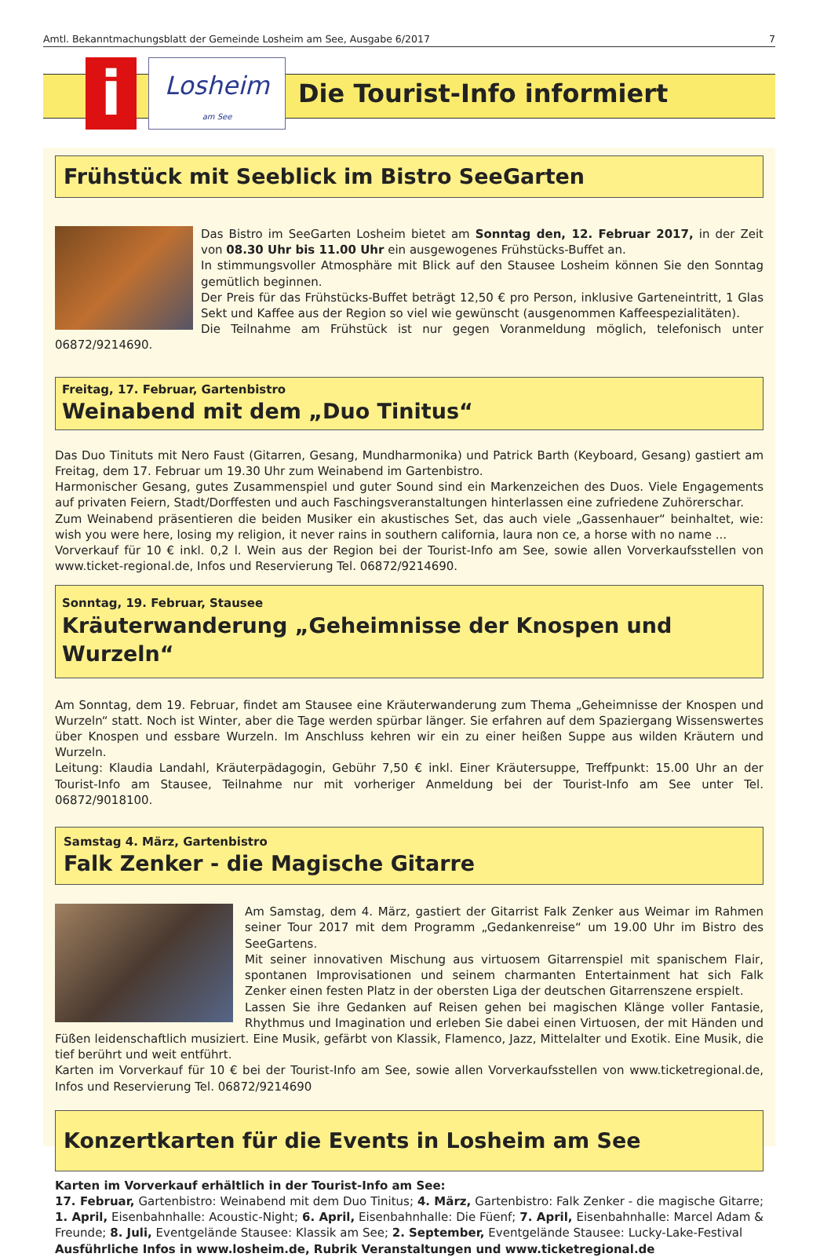Amtl. Bekanntmachungsblatt der Gemeinde Losheim am See, Ausgabe 6/2017 7
i
Losheim
am See
Die Tourist-Info informiert
Frühstück mit Seeblick im Bistro SeeGarten
Das Bistro im SeeGarten Losheim bietet am Sonntag den, 12. Februar 2017, in der Zeit von 08.30 Uhr bis 11.00 Uhr ein ausgewogenes Frühstücks-Buffet an.
In stimmungsvoller Atmosphäre mit Blick auf den Stausee Losheim können Sie den Sonntag gemütlich beginnen.
Der Preis für das Frühstücks-Buffet beträgt 12,50 € pro Person, inklusive Garteneintritt, 1 Glas Sekt und Kaffee aus der Region so viel wie gewünscht (ausgenommen Kaffeespezialitäten).
Die Teilnahme am Frühstück ist nur gegen Voranmeldung möglich, telefonisch unter 06872/9214690.
Freitag, 17. Februar, Gartenbistro
Weinabend mit dem „Duo Tinitus“
Das Duo Tinituts mit Nero Faust (Gitarren, Gesang, Mundharmonika) und Patrick Barth (Keyboard, Gesang) gastiert am Freitag, dem 17. Februar um 19.30 Uhr zum Weinabend im Gartenbistro.
Harmonischer Gesang, gutes Zusammenspiel und guter Sound sind ein Markenzeichen des Duos. Viele Engagements auf privaten Feiern, Stadt/Dorffesten und auch Faschingsveranstaltungen hinterlassen eine zufriedene Zuhörerschar.
Zum Weinabend präsentieren die beiden Musiker ein akustisches Set, das auch viele „Gassenhauer“ beinhaltet, wie: wish you were here, losing my religion, it never rains in southern california, laura non ce, a horse with no name ...
Vorverkauf für 10 € inkl. 0,2 l. Wein aus der Region bei der Tourist-Info am See, sowie allen Vorverkaufsstellen von www.ticket-regional.de, Infos und Reservierung Tel. 06872/9214690.
Sonntag, 19. Februar, Stausee
Kräuterwanderung „Geheimnisse der Knospen und Wurzeln“
Am Sonntag, dem 19. Februar, findet am Stausee eine Kräuterwanderung zum Thema „Geheimnisse der Knospen und Wurzeln“ statt. Noch ist Winter, aber die Tage werden spürbar länger. Sie erfahren auf dem Spaziergang Wissenswertes über Knospen und essbare Wurzeln. Im Anschluss kehren wir ein zu einer heißen Suppe aus wilden Kräutern und Wurzeln.
Leitung: Klaudia Landahl, Kräuterpädagogin, Gebühr 7,50 € inkl. Einer Kräutersuppe, Treffpunkt: 15.00 Uhr an der Tourist-Info am Stausee, Teilnahme nur mit vorheriger Anmeldung bei der Tourist-Info am See unter Tel. 06872/9018100.
Samstag 4. März, Gartenbistro
Falk Zenker - die Magische Gitarre
Am Samstag, dem 4. März, gastiert der Gitarrist Falk Zenker aus Weimar im Rahmen seiner Tour 2017 mit dem Programm „Gedankenreise“ um 19.00 Uhr im Bistro des SeeGartens.
Mit seiner innovativen Mischung aus virtuosem Gitarrenspiel mit spanischem Flair, spontanen Improvisationen und seinem charmanten Entertainment hat sich Falk Zenker einen festen Platz in der obersten Liga der deutschen Gitarrenszene erspielt.
Lassen Sie ihre Gedanken auf Reisen gehen bei magischen Klänge voller Fantasie, Rhythmus und Imagination und erleben Sie dabei einen Virtuosen, der mit Händen und Füßen leidenschaftlich musiziert. Eine Musik, gefärbt von Klassik, Flamenco, Jazz, Mittelalter und Exotik. Eine Musik, die tief berührt und weit entführt.
Karten im Vorverkauf für 10 € bei der Tourist-Info am See, sowie allen Vorverkaufsstellen von www.ticketregional.de, Infos und Reservierung Tel. 06872/9214690
Konzertkarten für die Events in Losheim am See
Karten im Vorverkauf erhältlich in der Tourist-Info am See:
17. Februar, Gartenbistro: Weinabend mit dem Duo Tinitus; 4. März, Gartenbistro: Falk Zenker - die magische Gitarre; 1. April, Eisenbahnhalle: Acoustic-Night; 6. April, Eisenbahnhalle: Die Füenf; 7. April, Eisenbahnhalle: Marcel Adam & Freunde; 8. Juli, Eventgelände Stausee: Klassik am See; 2. September, Eventgelände Stausee: Lucky-Lake-Festival
Ausführliche Infos in www.losheim.de, Rubrik Veranstaltungen und www.ticketregional.de